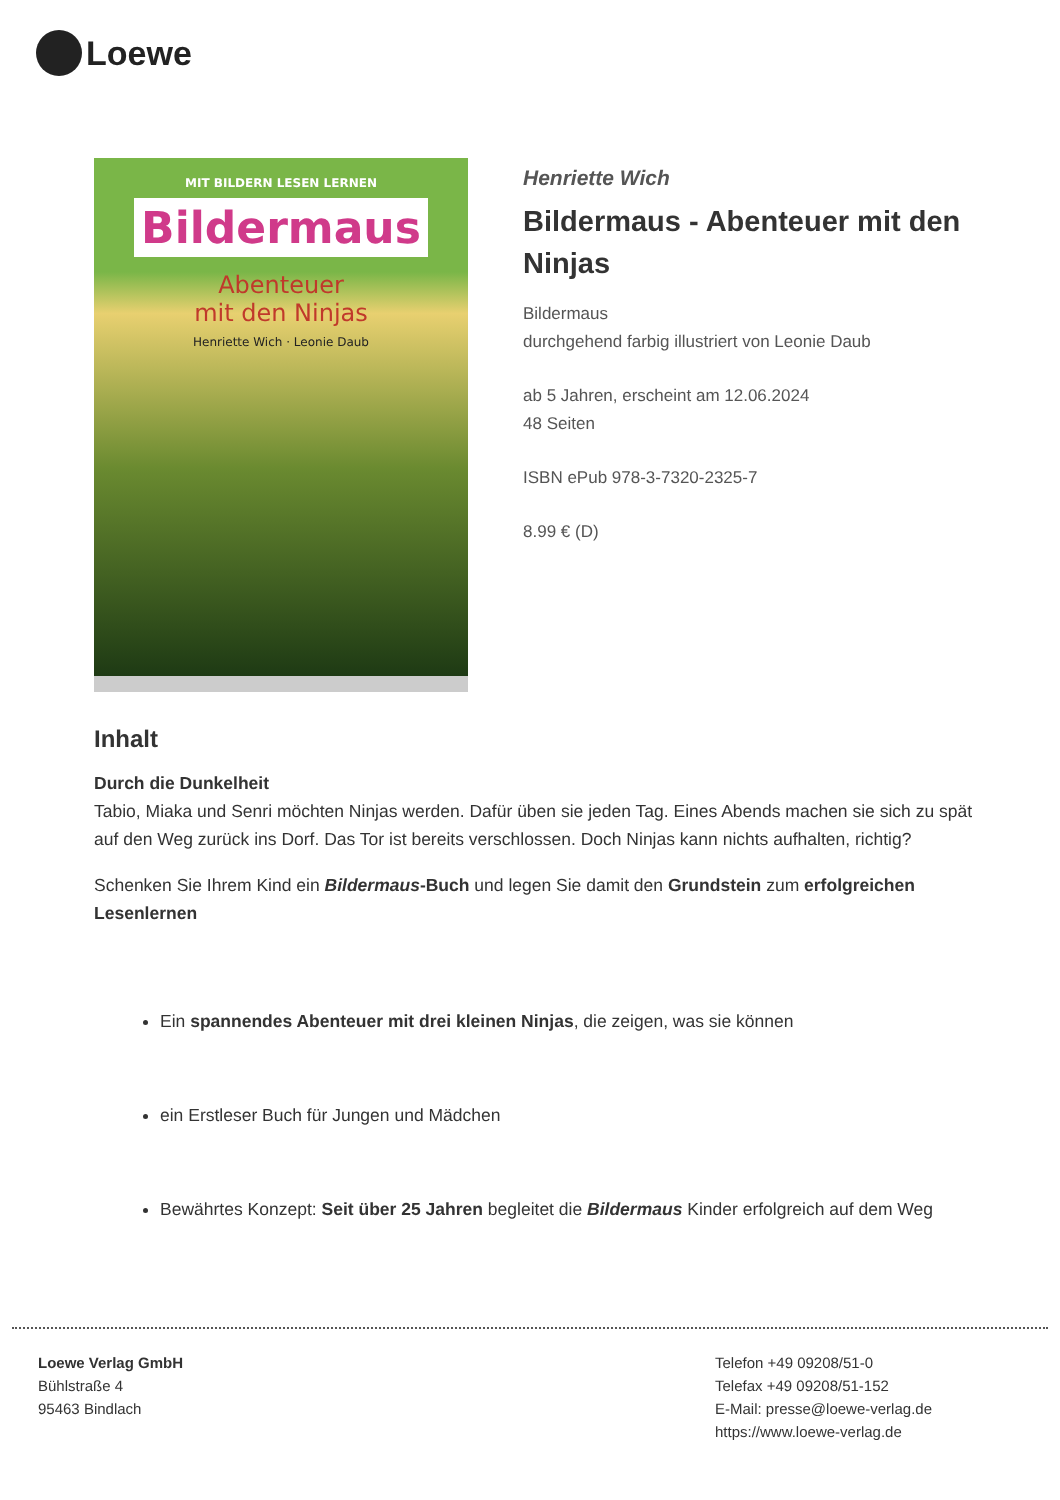Loewe
MIT BILDERN LESEN LERNEN
Bildermaus
Abenteuer
mit den Ninjas
Henriette Wich · Leonie Daub
Henriette Wich
Bildermaus - Abenteuer mit den Ninjas
Bildermaus
durchgehend farbig illustriert von Leonie Daub
ab 5 Jahren, erscheint am 12.06.2024
48 Seiten
ISBN ePub 978-3-7320-2325-7
8.99 € (D)
Inhalt
Durch die Dunkelheit
Tabio, Miaka und Senri möchten Ninjas werden. Dafür üben sie jeden Tag. Eines Abends machen sie sich zu spät auf den Weg zurück ins Dorf. Das Tor ist bereits verschlossen. Doch Ninjas kann nichts aufhalten, richtig?
Schenken Sie Ihrem Kind ein Bildermaus-Buch und legen Sie damit den Grundstein zum erfolgreichen Lesenlernen
Ein spannendes Abenteuer mit drei kleinen Ninjas, die zeigen, was sie können
ein Erstleser Buch für Jungen und Mädchen
Bewährtes Konzept: Seit über 25 Jahren begleitet die Bildermaus Kinder erfolgreich auf dem Weg
Loewe Verlag GmbH
Bühlstraße 4
95463 Bindlach
Telefon +49 09208/51-0
Telefax +49 09208/51-152
E-Mail: presse@loewe-verlag.de
https://www.loewe-verlag.de